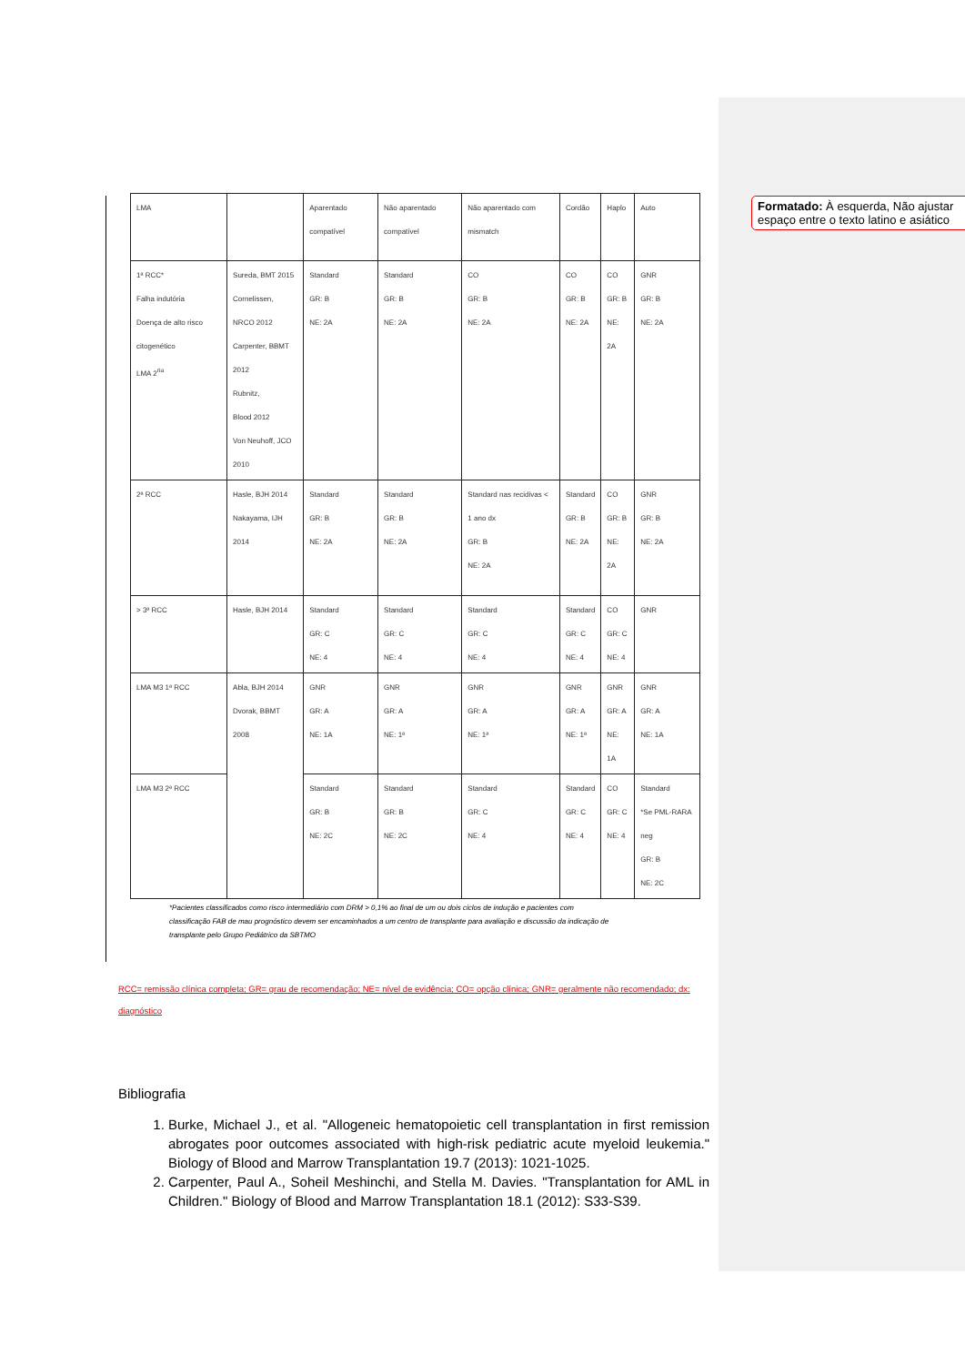Formatado: À esquerda, Não ajustar espaço entre o texto latino e asiático
| LMA | | Aparentado compatível | Não aparentado compatível | Não aparentado com mismatch | Cordão | Haplo | Auto |
| 1ª RCC* Falha indutória Doença de alto risco citogenético LMA 2<sup>ria</sup> | Sureda, BMT 2015 Cornelissen, NRCO 2012 Carpenter, BBMT 2012 Rubnitz, Blood 2012 Von Neuhoff, JCO 2010 | Standard GR: B NE: 2A | Standard GR: B NE: 2A | CO GR: B NE: 2A | CO GR: B NE: 2A | CO GR: B NE: 2A | GNR GR: B NE: 2A |
| 2ª RCC | Hasle, BJH 2014 Nakayama, IJH 2014 | Standard GR: B NE: 2A | Standard GR: B NE: 2A | Standard nas recidivas < 1 ano dx GR: B NE: 2A | Standard GR: B NE: 2A | CO GR: B NE: 2A | GNR GR: B NE: 2A |
| > 3ª RCC | Hasle, BJH 2014 | Standard GR: C NE: 4 | Standard GR: C NE: 4 | Standard GR: C NE: 4 | Standard GR: C NE: 4 | CO GR: C NE: 4 | GNR |
| LMA M3 1ª RCC | Abla, BJH 2014 Dvorak, BBMT 2008 | GNR GR: A NE: 1A | GNR GR: A NE: 1ª | GNR GR: A NE: 1ª | GNR GR: A NE: 1ª | GNR GR: A NE: 1A | GNR GR: A NE: 1A |
| LMA M3 2ª RCC | | Standard GR: B NE: 2C | Standard GR: B NE: 2C | Standard GR: C NE: 4 | Standard GR: C NE: 4 | CO GR: C NE: 4 | Standard *Se PML-RARA neg GR: B NE: 2C |
*Pacientes classificados como risco intermediário com DRM > 0,1% ao final de um ou dois ciclos de indução e pacientes com classificação FAB de mau prognóstico devem ser encaminhados a um centro de transplante para avaliação e discussão da indicação de transplante pelo Grupo Pediátrico da SBTMO
RCC= remissão clínica completa; GR= grau de recomendação; NE= nível de evidência; CO= opção clínica; GNR= geralmente não recomendado; dx: diagnóstico
Bibliografia
1. Burke, Michael J., et al. "Allogeneic hematopoietic cell transplantation in first remission abrogates poor outcomes associated with high-risk pediatric acute myeloid leukemia." Biology of Blood and Marrow Transplantation 19.7 (2013): 1021-1025.
2. Carpenter, Paul A., Soheil Meshinchi, and Stella M. Davies. "Transplantation for AML in Children." Biology of Blood and Marrow Transplantation 18.1 (2012): S33-S39.